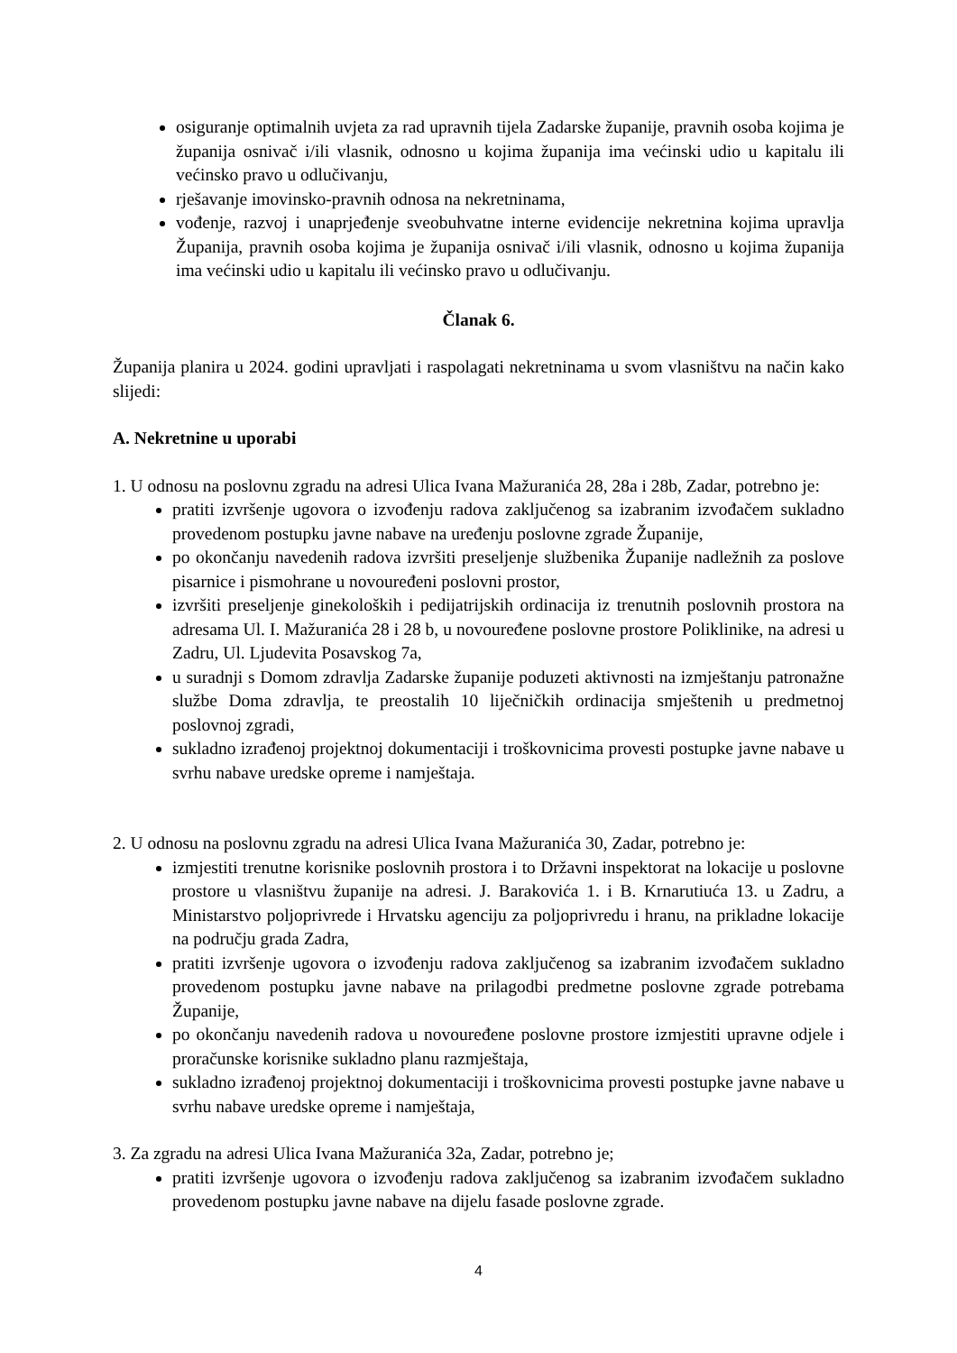osiguranje optimalnih uvjeta za rad upravnih tijela Zadarske županije, pravnih osoba kojima je županija osnivač i/ili vlasnik, odnosno u kojima županija ima većinski udio u kapitalu ili većinsko pravo u odlučivanju,
rješavanje imovinsko-pravnih odnosa na nekretninama,
vođenje, razvoj i unaprjeđenje sveobuhvatne interne evidencije nekretnina kojima upravlja Županija, pravnih osoba kojima je županija osnivač i/ili vlasnik, odnosno u kojima županija ima većinski udio u kapitalu ili većinsko pravo u odlučivanju.
Članak 6.
Županija planira u 2024. godini upravljati i raspolagati nekretninama u svom vlasništvu na način kako slijedi:
A. Nekretnine u uporabi
1. U odnosu na poslovnu zgradu na adresi Ulica Ivana Mažuranića 28, 28a i 28b, Zadar, potrebno je:
pratiti izvršenje ugovora o izvođenju radova zaključenog sa izabranim izvođačem sukladno provedenom postupku javne nabave na uređenju poslovne zgrade Županije,
po okončanju navedenih radova izvršiti preseljenje službenika Županije nadležnih za poslove pisarnice i pismohrane u novouređeni poslovni prostor,
izvršiti preseljenje ginekoloških i pedijatrijskih ordinacija iz trenutnih poslovnih prostora na adresama Ul. I. Mažuranića 28 i 28 b, u novouređene poslovne prostore Poliklinike, na adresi u Zadru, Ul. Ljudevita Posavskog 7a,
u suradnji s Domom zdravlja Zadarske županije poduzeti aktivnosti na izmještanju patronažne službe Doma zdravlja, te preostalih 10 liječničkih ordinacija smještenih u predmetnoj poslovnoj zgradi,
sukladno izrađenoj projektnoj dokumentaciji i troškovnicima provesti postupke javne nabave u svrhu nabave uredske opreme i namještaja.
2. U odnosu na poslovnu zgradu na adresi Ulica Ivana Mažuranića 30, Zadar, potrebno je:
izmjestiti trenutne korisnike poslovnih prostora i to Državni inspektorat na lokacije u poslovne prostore u vlasništvu županije na adresi. J. Barakovića 1. i B. Krnarutiuća 13. u Zadru, a Ministarstvo poljoprivrede i Hrvatsku agenciju za poljoprivredu i hranu, na prikladne lokacije na području grada Zadra,
pratiti izvršenje ugovora o izvođenju radova zaključenog sa izabranim izvođačem sukladno provedenom postupku javne nabave na prilagodbi predmetne poslovne zgrade potrebama Županije,
po okončanju navedenih radova u novouređene poslovne prostore izmjestiti upravne odjele i proračunske korisnike sukladno planu razmještaja,
sukladno izrađenoj projektnoj dokumentaciji i troškovnicima provesti postupke javne nabave u svrhu nabave uredske opreme i namještaja,
3. Za zgradu na adresi Ulica Ivana Mažuranića 32a, Zadar, potrebno je;
pratiti izvršenje ugovora o izvođenju radova zaključenog sa izabranim izvođačem sukladno provedenom postupku javne nabave na dijelu fasade poslovne zgrade.
4